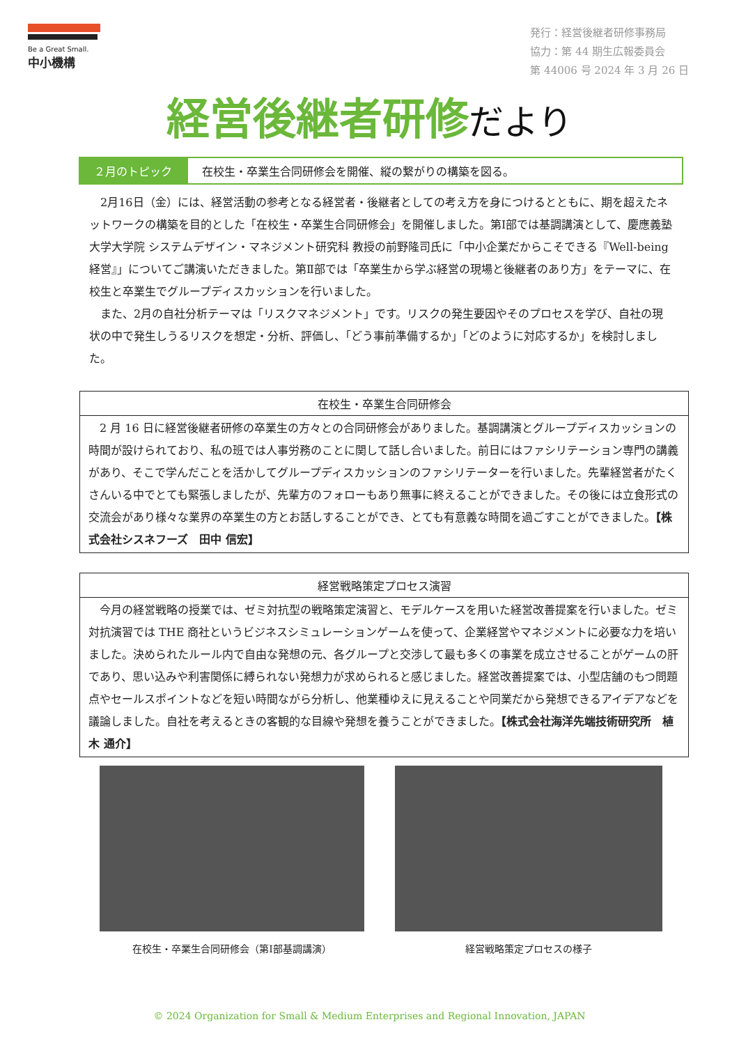Be a Great Small.
中小機構
発行：経営後継者研修事務局
協力：第 44 期生広報委員会
第 44006 号 2024 年 3 月 26 日
経営後継者研修だより
２月のトピック 在校生・卒業生合同研修会を開催、縦の繋がりの構築を図る。
2月16日（金）には、経営活動の参考となる経営者・後継者としての考え方を身につけるとともに、期を超えたネットワークの構築を目的とした「在校生・卒業生合同研修会」を開催しました。第Ⅰ部では基調講演として、慶應義塾大学大学院 システムデザイン・マネジメント研究科 教授の前野隆司氏に「中小企業だからこそできる『Well-being経営』」についてご講演いただきました。第Ⅱ部では「卒業生から学ぶ経営の現場と後継者のあり方」をテーマに、在校生と卒業生でグループディスカッションを行いました。
また、2月の自社分析テーマは「リスクマネジメント」です。リスクの発生要因やそのプロセスを学び、自社の現状の中で発生しうるリスクを想定・分析、評価し、「どう事前準備するか」「どのように対応するか」を検討しました。
在校生・卒業生合同研修会
2 月 16 日に経営後継者研修の卒業生の方々との合同研修会がありました。基調講演とグループディスカッションの時間が設けられており、私の班では人事労務のことに関して話し合いました。前日にはファシリテーション専門の講義があり、そこで学んだことを活かしてグループディスカッションのファシリテーターを行いました。先輩経営者がたくさんいる中でとても緊張しましたが、先輩方のフォローもあり無事に終えることができました。その後には立食形式の交流会があり様々な業界の卒業生の方とお話しすることができ、とても有意義な時間を過ごすことができました。【株式会社シスネフーズ　田中 信宏】
経営戦略策定プロセス演習
今月の経営戦略の授業では、ゼミ対抗型の戦略策定演習と、モデルケースを用いた経営改善提案を行いました。ゼミ対抗演習では THE 商社というビジネスシミュレーションゲームを使って、企業経営やマネジメントに必要な力を培いました。決められたルール内で自由な発想の元、各グループと交渉して最も多くの事業を成立させることがゲームの肝であり、思い込みや利害関係に縛られない発想力が求められると感じました。経営改善提案では、小型店舗のもつ問題点やセールスポイントなどを短い時間ながら分析し、他業種ゆえに見えることや同業だから発想できるアイデアなどを議論しました。自社を考えるときの客観的な目線や発想を養うことができました。【株式会社海洋先端技術研究所　植木 通介】
在校生・卒業生合同研修会（第Ⅰ部基調講演） 経営戦略策定プロセスの様子
© 2024 Organization for Small & Medium Enterprises and Regional Innovation, JAPAN